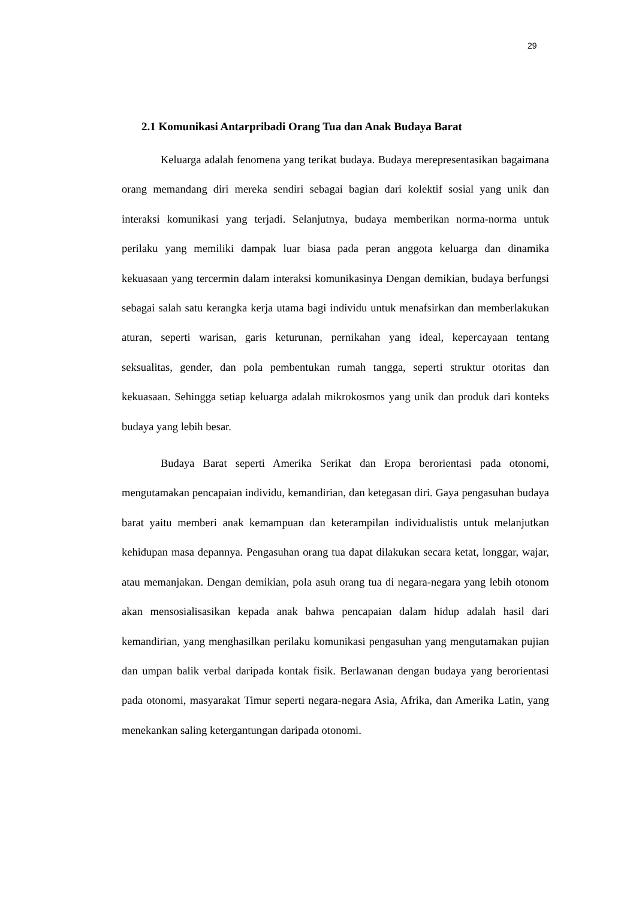29
2.1 Komunikasi Antarpribadi Orang Tua dan Anak Budaya Barat
Keluarga adalah fenomena yang terikat budaya. Budaya merepresentasikan bagaimana orang memandang diri mereka sendiri sebagai bagian dari kolektif sosial yang unik dan interaksi komunikasi yang terjadi. Selanjutnya, budaya memberikan norma-norma untuk perilaku yang memiliki dampak luar biasa pada peran anggota keluarga dan dinamika kekuasaan yang tercermin dalam interaksi komunikasinya Dengan demikian, budaya berfungsi sebagai salah satu kerangka kerja utama bagi individu untuk menafsirkan dan memberlakukan aturan, seperti warisan, garis keturunan, pernikahan yang ideal, kepercayaan tentang seksualitas, gender, dan pola pembentukan rumah tangga, seperti struktur otoritas dan kekuasaan. Sehingga setiap keluarga adalah mikrokosmos yang unik dan produk dari konteks budaya yang lebih besar.
Budaya Barat seperti Amerika Serikat dan Eropa berorientasi pada otonomi, mengutamakan pencapaian individu, kemandirian, dan ketegasan diri. Gaya pengasuhan budaya barat yaitu memberi anak kemampuan dan keterampilan individualistis untuk melanjutkan kehidupan masa depannya. Pengasuhan orang tua dapat dilakukan secara ketat, longgar, wajar, atau memanjakan. Dengan demikian, pola asuh orang tua di negara-negara yang lebih otonom akan mensosialisasikan kepada anak bahwa pencapaian dalam hidup adalah hasil dari kemandirian, yang menghasilkan perilaku komunikasi pengasuhan yang mengutamakan pujian dan umpan balik verbal daripada kontak fisik. Berlawanan dengan budaya yang berorientasi pada otonomi, masyarakat Timur seperti negara-negara Asia, Afrika, dan Amerika Latin, yang menekankan saling ketergantungan daripada otonomi.